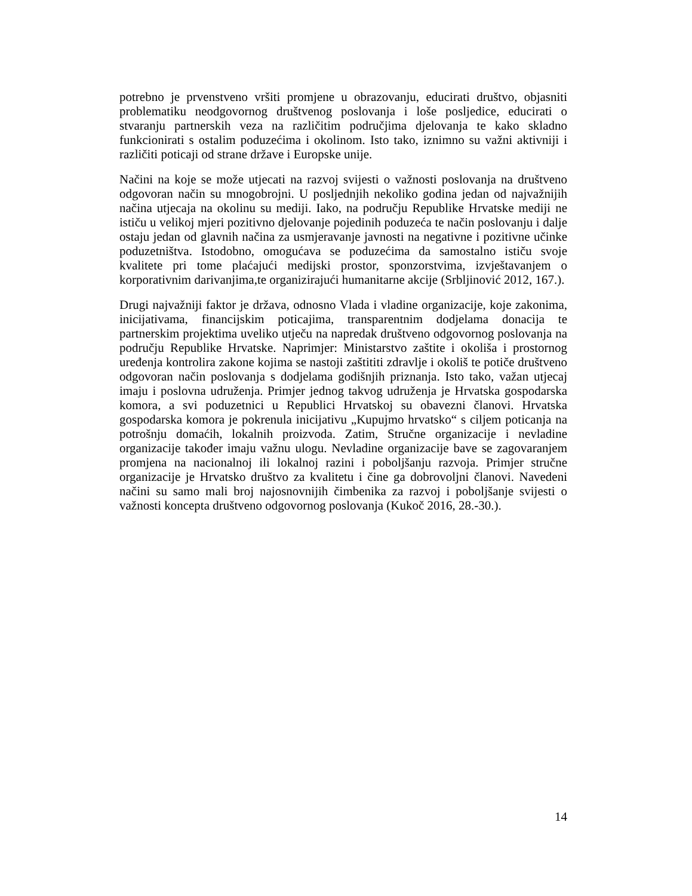potrebno je prvenstveno vršiti promjene u obrazovanju, educirati društvo, objasniti problematiku neodgovornog društvenog poslovanja i loše posljedice, educirati o stvaranju partnerskih veza na različitim područjima djelovanja te kako skladno funkcionirati s ostalim poduzećima i okolinom. Isto tako, iznimno su važni aktivniji i različiti poticaji od strane države i Europske unije.
Načini na koje se može utjecati na razvoj svijesti o važnosti poslovanja na društveno odgovoran način su mnogobrojni. U posljednjih nekoliko godina jedan od najvažnijih načina utjecaja na okolinu su mediji. Iako, na području Republike Hrvatske mediji ne ističu u velikoj mjeri pozitivno djelovanje pojedinih poduzeća te način poslovanju i dalje ostaju jedan od glavnih načina za usmjeravanje javnosti na negativne i pozitivne učinke poduzetništva. Istodobno, omogućava se poduzećima da samostalno ističu svoje kvalitete pri tome plaćajući medijski prostor, sponzorstvima, izvještavanjem o korporativnim darivanjima,te organizirajući humanitarne akcije (Srbljinović 2012, 167.).
Drugi najvažniji faktor je država, odnosno Vlada i vladine organizacije, koje zakonima, inicijativama, financijskim poticajima, transparentnim dodjelama donacija te partnerskim projektima uveliko utječu na napredak društveno odgovornog poslovanja na području Republike Hrvatske. Naprimjer: Ministarstvo zaštite i okoliša i prostornog uređenja kontrolira zakone kojima se nastoji zaštititi zdravlje i okoliš te potiče društveno odgovoran način poslovanja s dodjelama godišnjih priznanja. Isto tako, važan utjecaj imaju i poslovna udruženja. Primjer jednog takvog udruženja je Hrvatska gospodarska komora, a svi poduzetnici u Republici Hrvatskoj su obavezni članovi. Hrvatska gospodarska komora je pokrenula inicijativu „Kupujmo hrvatsko“ s ciljem poticanja na potrošnju domaćih, lokalnih proizvoda. Zatim, Stručne organizacije i nevladine organizacije također imaju važnu ulogu. Nevladine organizacije bave se zagovaranjem promjena na nacionalnoj ili lokalnoj razini i poboljšanju razvoja. Primjer stručne organizacije je Hrvatsko društvo za kvalitetu i čine ga dobrovoljni članovi. Navedeni načini su samo mali broj najosnovnijih čimbenika za razvoj i poboljšanje svijesti o važnosti koncepta društveno odgovornog poslovanja (Kukoč 2016, 28.-30.).
14